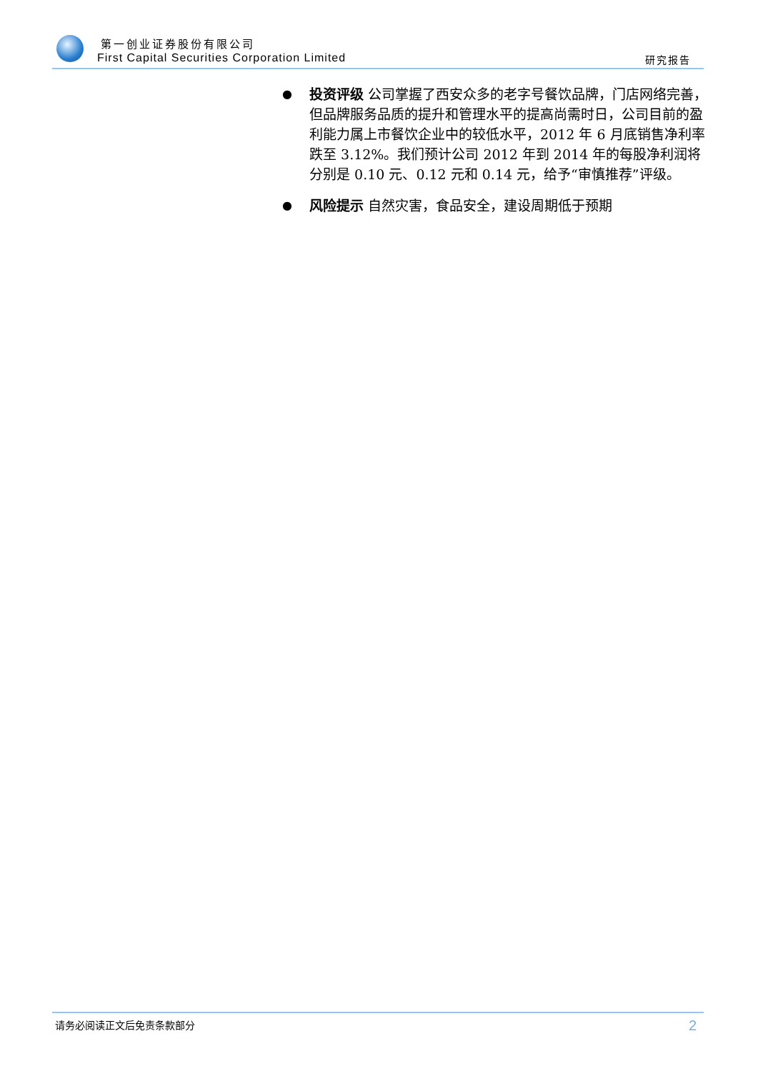第一创业证券股份有限公司
First Capital Securities Corporation Limited
研究报告
●
投资评级 公司掌握了西安众多的老字号餐饮品牌，门店网络完善，但品牌服务品质的提升和管理水平的提高尚需时日，公司目前的盈利能力属上市餐饮企业中的较低水平，2012 年 6 月底销售净利率跌至 3.12%。我们预计公司 2012 年到 2014 年的每股净利润将分别是 0.10 元、0.12 元和 0.14 元，给予“审慎推荐”评级。
●
风险提示 自然灾害，食品安全，建设周期低于预期
请务必阅读正文后免责条款部分 2